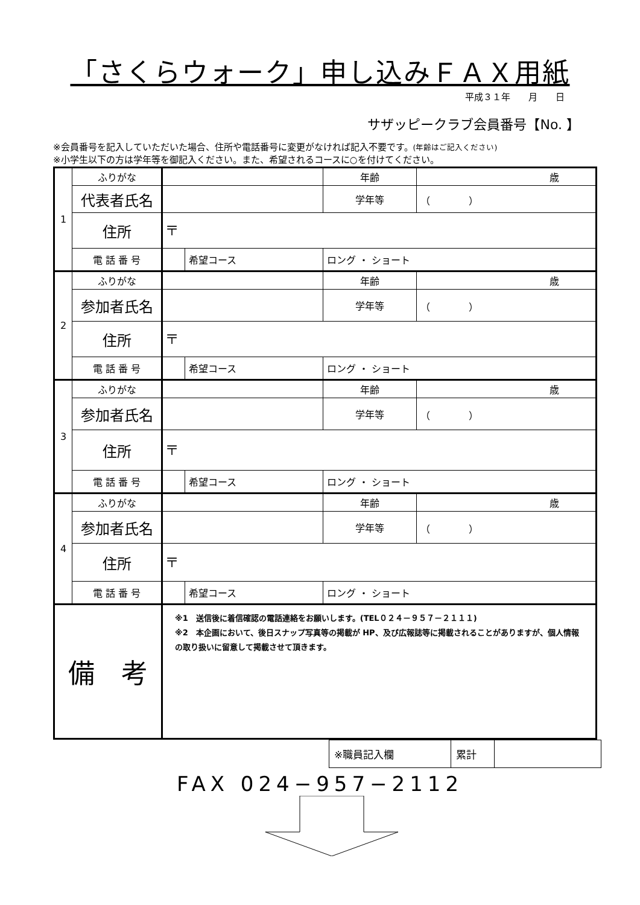「さくらウォーク」申し込みＦＡＸ用紙
平成３１年 月 日
サザッピークラブ会員番号【No. 】
※会員番号を記入していただいた場合、住所や電話番号に変更がなければ記入不要です。(年齢はご記入ください)
※小学生以下の方は学年等を御記入ください。また、希望されるコースに○を付けてください。
| 1 | ふりがな | | | 年齢 | 歳 |
| | 代表者氏名 | | | 学年等 | （ ） |
| | 住所 | 〒 | | | |
| | 電 話 番 号 | | 希望コース | ロング ・ ショート | |
| 2 | ふりがな | | | 年齢 | 歳 |
| | 参加者氏名 | | | 学年等 | （ ） |
| | 住所 | 〒 | | | |
| | 電 話 番 号 | | 希望コース | ロング ・ ショート | |
| 3 | ふりがな | | | 年齢 | 歳 |
| | 参加者氏名 | | | 学年等 | （ ） |
| | 住所 | 〒 | | | |
| | 電 話 番 号 | | 希望コース | ロング ・ ショート | |
| 4 | ふりがな | | | 年齢 | 歳 |
| | 参加者氏名 | | | 学年等 | （ ） |
| | 住所 | 〒 | | | |
| | 電 話 番 号 | | 希望コース | ロング ・ ショート | |
| 備 考 | | ※1 送信後に着信確認の電話連絡をお願いします。(TEL０２４－９５７－２１１１) ※2 本企画において、後日スナップ写真等の掲載が HP、及び広報誌等に掲載されることがありますが、個人情報の取り扱いに留意して掲載させて頂きます。 | | | |
| ※職員記入欄 | 累計 | |
FAX 024−957−2112